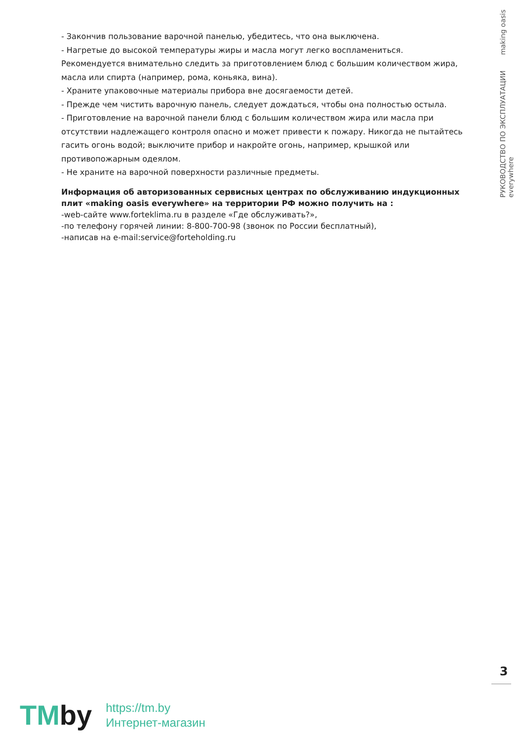РУКОВОДСТВО ПО ЭКСПЛУАТАЦИИ making oasis everywhere
- Закончив пользование варочной панелью, убедитесь, что она выключена.
- Нагретые до высокой температуры жиры и масла могут легко воспламениться. Рекомендуется внимательно следить за приготовлением блюд с большим количеством жира, масла или спирта (например, рома, коньяка, вина).
- Храните упаковочные материалы прибора вне досягаемости детей.
- Прежде чем чистить варочную панель, следует дождаться, чтобы она полностью остыла.
- Приготовление на варочной панели блюд с большим количеством жира или масла при отсутствии надлежащего контроля опасно и может привести к пожару. Никогда не пытайтесь гасить огонь водой; выключите прибор и накройте огонь, например, крышкой или противопожарным одеялом.
- Не храните на варочной поверхности различные предметы.
Информация об авторизованных сервисных центрах по обслуживанию индукционных плит «making oasis everywhere» на территории РФ можно получить на :
-web-сайте www.forteklima.ru в разделе «Где обслуживать?»,
-по телефону горячей линии: 8-800-700-98 (звонок по России бесплатный),
-написав на e-mail:service@forteholding.ru
3
TMby
https://tm.by
Интернет-магазин